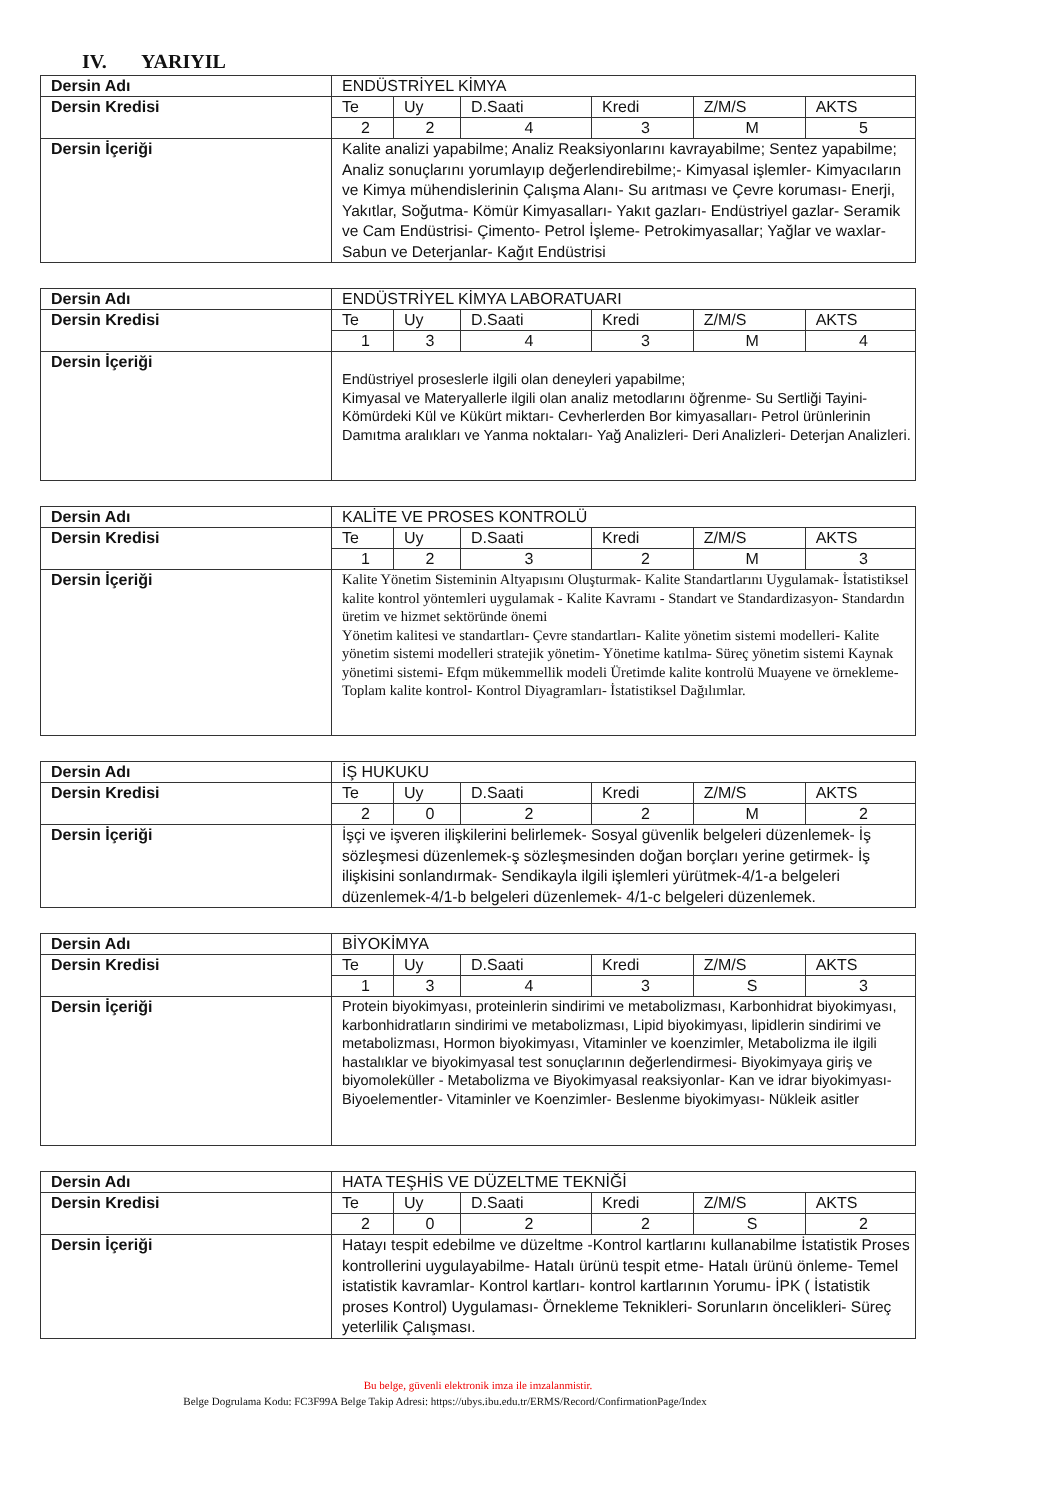IV. YARIYIL
| Dersin Adı | ENDÜSTRİYEL KİMYA | | | | | |
| Dersin Kredisi | Te | Uy | D.Saati | Kredi | Z/M/S | AKTS |
| | 2 | 2 | 4 | 3 | M | 5 |
| Dersin İçeriği | Kalite analizi yapabilme; Analiz Reaksiyonlarını kavrayabilme; Sentez yapabilme; Analiz sonuçlarını yorumlayıp değerlendirebilme;- Kimyasal işlemler- Kimyacıların ve Kimya mühendislerinin Çalışma Alanı- Su arıtması ve Çevre koruması- Enerji, Yakıtlar, Soğutma- Kömür Kimyasalları- Yakıt gazları- Endüstriyel gazlar- Seramik ve Cam Endüstrisi- Çimento- Petrol İşleme- Petrokimyasallar; Yağlar ve waxlar- Sabun ve Deterjanlar- Kağıt Endüstrisi | | | | | |
| Dersin Adı | ENDÜSTRİYEL KİMYA LABORATUARI | | | | | |
| Dersin Kredisi | Te | Uy | D.Saati | Kredi | Z/M/S | AKTS |
| | 1 | 3 | 4 | 3 | M | 4 |
| Dersin İçeriği | Endüstriyel proseslerle ilgili olan deneyleri yapabilme; Kimyasal ve Materyallerle ilgili olan analiz metodlarını öğrenme- Su Sertliği Tayini- Kömürdeki Kül ve Kükürt miktarı- Cevherlerden Bor kimyasalları- Petrol ürünlerinin Damıtma aralıkları ve Yanma noktaları- Yağ Analizleri- Deri Analizleri- Deterjan Analizleri. | | | | | |
| Dersin Adı | KALİTE VE PROSES KONTROLÜ | | | | | |
| Dersin Kredisi | Te | Uy | D.Saati | Kredi | Z/M/S | AKTS |
| | 1 | 2 | 3 | 2 | M | 3 |
| Dersin İçeriği | Kalite Yönetim Sisteminin Altyapısını Oluşturmak- Kalite Standartlarını Uygulamak- İstatistiksel kalite kontrol yöntemleri uygulamak - Kalite Kavramı - Standart ve Standardizasyon- Standardın üretim ve hizmet sektöründe önemi Yönetim kalitesi ve standartları- Çevre standartları- Kalite yönetim sistemi modelleri- Kalite yönetim sistemi modelleri stratejik yönetim- Yönetime katılma- Süreç yönetim sistemi Kaynak yönetimi sistemi- Efqm mükemmellik modeli Üretimde kalite kontrolü Muayene ve örnekleme- Toplam kalite kontrol- Kontrol Diyagramları- İstatistiksel Dağılımlar. | | | | | |
| Dersin Adı | İŞ HUKUKU | | | | | |
| Dersin Kredisi | Te | Uy | D.Saati | Kredi | Z/M/S | AKTS |
| | 2 | 0 | 2 | 2 | M | 2 |
| Dersin İçeriği | İşçi ve işveren ilişkilerini belirlemek- Sosyal güvenlik belgeleri düzenlemek- İş sözleşmesi düzenlemek-ş sözleşmesinden doğan borçları yerine getirmek- İş ilişkisini sonlandırmak- Sendikayla ilgili işlemleri yürütmek-4/1-a belgeleri düzenlemek-4/1-b belgeleri düzenlemek- 4/1-c belgeleri düzenlemek. | | | | | |
| Dersin Adı | BİYOKİMYA | | | | | |
| Dersin Kredisi | Te | Uy | D.Saati | Kredi | Z/M/S | AKTS |
| | 1 | 3 | 4 | 3 | S | 3 |
| Dersin İçeriği | Protein biyokimyası, proteinlerin sindirimi ve metabolizması, Karbonhidrat biyokimyası, karbonhidratların sindirimi ve metabolizması, Lipid biyokimyası, lipidlerin sindirimi ve metabolizması, Hormon biyokimyası, Vitaminler ve koenzimler, Metabolizma ile ilgili hastalıklar ve biyokimyasal test sonuçlarının değerlendirmesi- Biyokimyaya giriş ve biyomoleküller - Metabolizma ve Biyokimyasal reaksiyonlar- Kan ve idrar biyokimyası- Biyoelementler- Vitaminler ve Koenzimler- Beslenme biyokimyası- Nükleik asitler | | | | | |
| Dersin Adı | HATA TEŞHİS VE DÜZELTME TEKNİĞİ | | | | | |
| Dersin Kredisi | Te | Uy | D.Saati | Kredi | Z/M/S | AKTS |
| | 2 | 0 | 2 | 2 | S | 2 |
| Dersin İçeriği | Hatayı tespit edebilme ve düzeltme -Kontrol kartlarını kullanabilme İstatistik Proses kontrollerini uygulayabilme- Hatalı ürünü tespit etme- Hatalı ürünü önleme- Temel istatistik kavramlar- Kontrol kartları- kontrol kartlarının Yorumu- İPK ( İstatistik proses Kontrol) Uygulaması- Örnekleme Teknikleri- Sorunların öncelikleri- Süreç yeterlilik Çalışması. | | | | | |
Bu belge, güvenli elektronik imza ile imzalanmistir.
Belge Dogrulama Kodu: FC3F99A Belge Takip Adresi: https://ubys.ibu.edu.tr/ERMS/Record/ConfirmationPage/Index